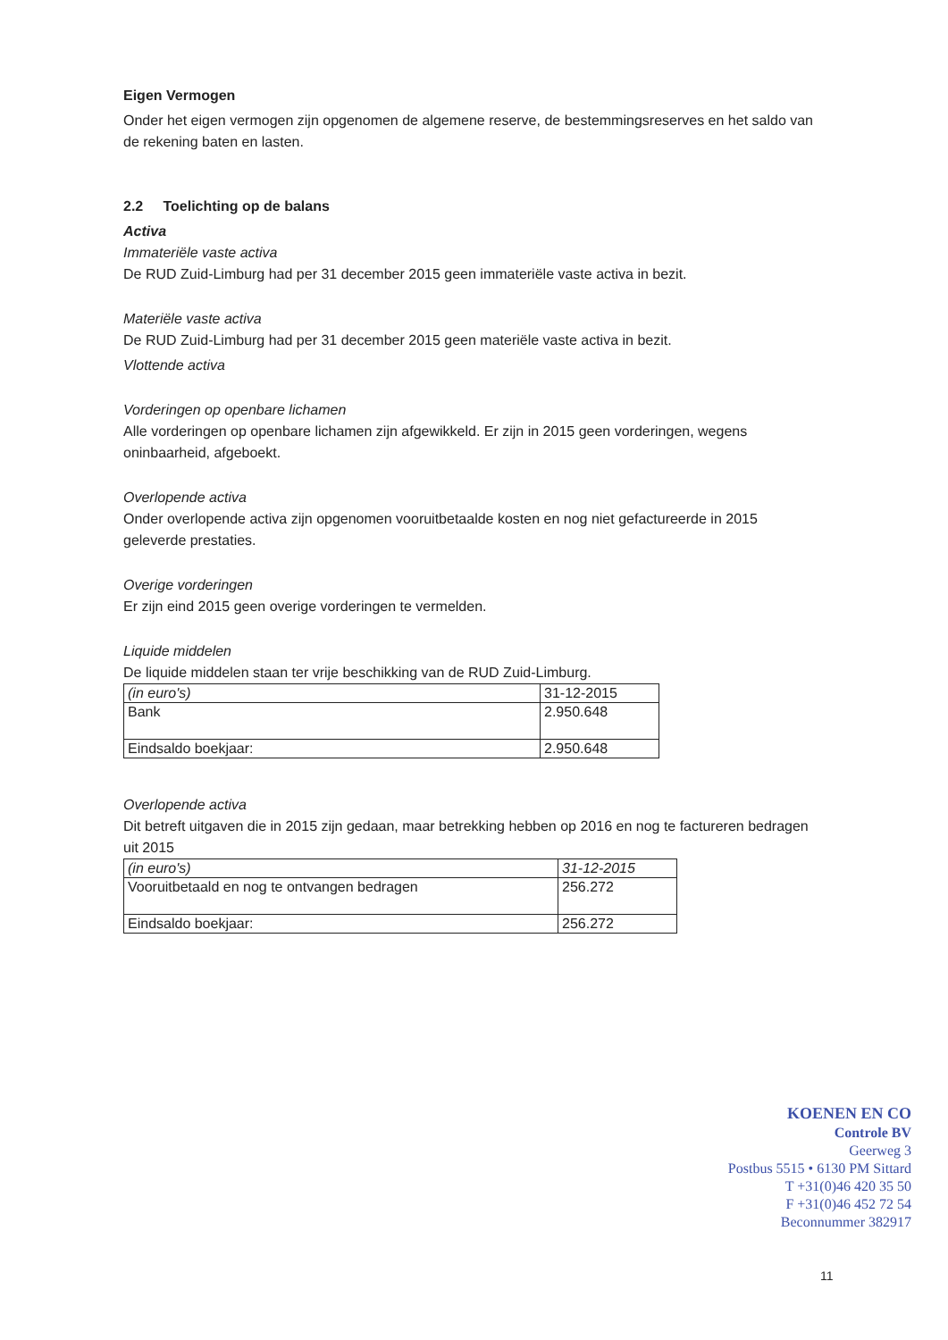Eigen Vermogen
Onder het eigen vermogen zijn opgenomen de algemene reserve, de bestemmingsreserves en het saldo van de rekening baten en lasten.
2.2 Toelichting op de balans
Activa
Immateriële vaste activa
De RUD Zuid-Limburg had per 31 december 2015 geen immateriële vaste activa in bezit.
Materiële vaste activa
De RUD Zuid-Limburg had per 31 december 2015 geen materiële vaste activa in bezit.
Vlottende activa
Vorderingen op openbare lichamen
Alle vorderingen op openbare lichamen zijn afgewikkeld. Er zijn in 2015 geen vorderingen, wegens oninbaarheid, afgeboekt.
Overlopende activa
Onder overlopende activa zijn opgenomen vooruitbetaalde kosten en nog niet gefactureerde in 2015 geleverde prestaties.
Overige vorderingen
Er zijn eind 2015 geen overige vorderingen te vermelden.
Liquide middelen
De liquide middelen staan ter vrije beschikking van de RUD Zuid-Limburg.
| (in euro's) | 31-12-2015 |
| Bank | 2.950.648 |
| Eindsaldo boekjaar: | 2.950.648 |
Overlopende activa
Dit betreft uitgaven die in 2015 zijn gedaan, maar betrekking hebben op 2016 en nog te factureren bedragen uit 2015
| (in euro's) | 31-12-2015 |
| Vooruitbetaald en nog te ontvangen bedragen | 256.272 |
| Eindsaldo boekjaar: | 256.272 |
KOENEN EN CO
Controle BV
Geerweg 3
Postbus 5515 • 6130 PM Sittard
T +31(0)46 420 35 50
F +31(0)46 452 72 54
Beconnummer 382917
11